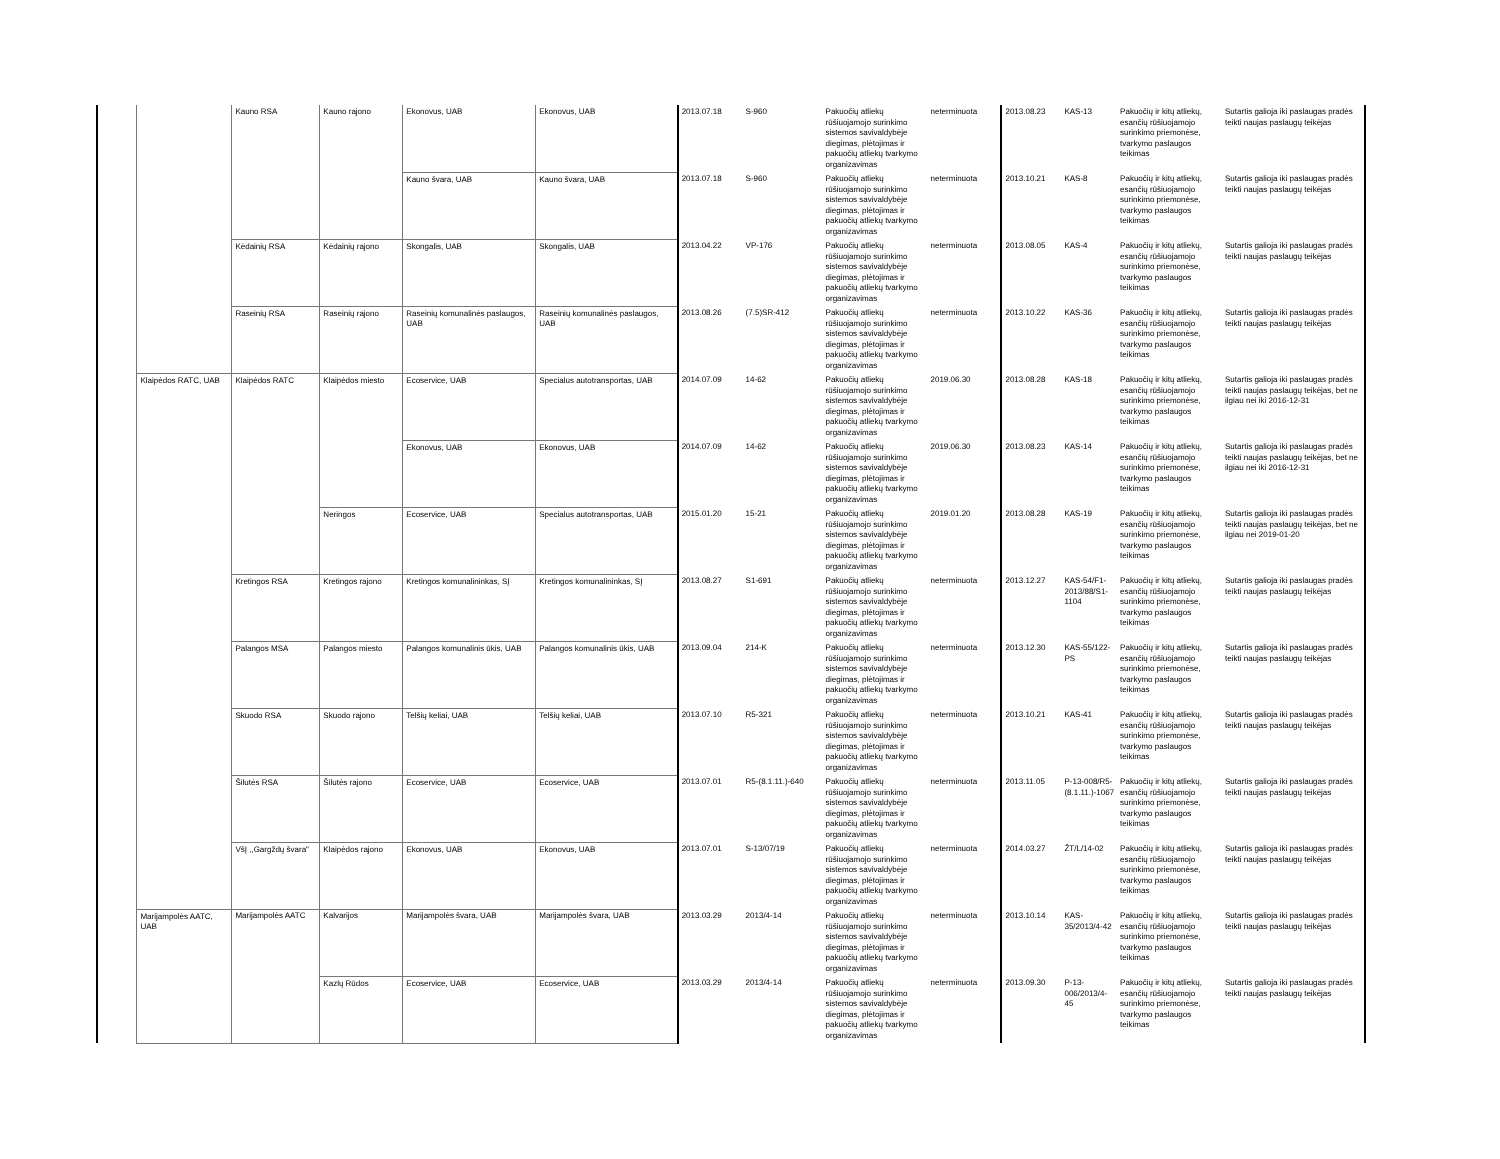| | | Kauno RSA | Kauno rajono | Ekonovus, UAB | Ekonovus, UAB | 2013.07.18 | S-960 | Pakuočių atliekų rūšiuojamojo surinkimo sistemos savivaldybėje diegimas, plėtojimas ir pakuočių atliekų tvarkymo organizavimas | neterminuota | 2013.08.23 | KAS-13 | Pakuočių ir kitų atliekų, esančių rūšiuojamojo surinkimo priemonėse, tvarkymo paslaugos teikimas | Sutartis galioja iki paslaugas pradės teikti naujas paslaugų teikėjas |
| | | | | Kauno švara, UAB | Kauno švara, UAB | 2013.07.18 | S-960 | Pakuočių atliekų rūšiuojamojo surinkimo sistemos savivaldybėje diegimas, plėtojimas ir pakuočių atliekų tvarkymo organizavimas | neterminuota | 2013.10.21 | KAS-8 | Pakuočių ir kitų atliekų, esančių rūšiuojamojo surinkimo priemonėse, tvarkymo paslaugos teikimas | Sutartis galioja iki paslaugas pradės teikti naujas paslaugų teikėjas |
| | | Kėdainių RSA | Kėdainių rajono | Skongalis, UAB | Skongalis, UAB | 2013.04.22 | VP-176 | Pakuočių atliekų rūšiuojamojo surinkimo sistemos savivaldybėje diegimas, plėtojimas ir pakuočių atliekų tvarkymo organizavimas | neterminuota | 2013.08.05 | KAS-4 | Pakuočių ir kitų atliekų, esančių rūšiuojamojo surinkimo priemonėse, tvarkymo paslaugos teikimas | Sutartis galioja iki paslaugas pradės teikti naujas paslaugų teikėjas |
| | | Raseinių RSA | Raseinių rajono | Raseinių komunalinės paslaugos, UAB | Raseinių komunalinės paslaugos, UAB | 2013.08.26 | (7.5)SR-412 | Pakuočių atliekų rūšiuojamojo surinkimo sistemos savivaldybėje diegimas, plėtojimas ir pakuočių atliekų tvarkymo organizavimas | neterminuota | 2013.10.22 | KAS-36 | Pakuočių ir kitų atliekų, esančių rūšiuojamojo surinkimo priemonėse, tvarkymo paslaugos teikimas | Sutartis galioja iki paslaugas pradės teikti naujas paslaugų teikėjas |
| | Klaipėdos RATC, UAB | Klaipėdos RATC | Klaipėdos miesto | Ecoservice, UAB | Specialus autotransportas, UAB | 2014.07.09 | 14-62 | Pakuočių atliekų rūšiuojamojo surinkimo sistemos savivaldybėje diegimas, plėtojimas ir pakuočių atliekų tvarkymo organizavimas | 2019.06.30 | 2013.08.28 | KAS-18 | Pakuočių ir kitų atliekų, esančių rūšiuojamojo surinkimo priemonėse, tvarkymo paslaugos teikimas | Sutartis galioja iki paslaugas pradės teikti naujas paslaugų teikėjas, bet ne ilgiau nei iki 2016-12-31 |
| | | | | Ekonovus, UAB | Ekonovus, UAB | 2014.07.09 | 14-62 | Pakuočių atliekų rūšiuojamojo surinkimo sistemos savivaldybėje diegimas, plėtojimas ir pakuočių atliekų tvarkymo organizavimas | 2019.06.30 | 2013.08.23 | KAS-14 | Pakuočių ir kitų atliekų, esančių rūšiuojamojo surinkimo priemonėse, tvarkymo paslaugos teikimas | Sutartis galioja iki paslaugas pradės teikti naujas paslaugų teikėjas, bet ne ilgiau nei iki 2016-12-31 |
| | | | Neringos | Ecoservice, UAB | Specialus autotransportas, UAB | 2015.01.20 | 15-21 | Pakuočių atliekų rūšiuojamojo surinkimo sistemos savivaldybėje diegimas, plėtojimas ir pakuočių atliekų tvarkymo organizavimas | 2019.01.20 | 2013.08.28 | KAS-19 | Pakuočių ir kitų atliekų, esančių rūšiuojamojo surinkimo priemonėse, tvarkymo paslaugos teikimas | Sutartis galioja iki paslaugas pradės teikti naujas paslaugų teikėjas, bet ne ilgiau nei 2019-01-20 |
| | | Kretingos RSA | Kretingos rajono | Kretingos komunalininkas, SĮ | Kretingos komunalininkas, SĮ | 2013.08.27 | S1-691 | Pakuočių atliekų rūšiuojamojo surinkimo sistemos savivaldybėje diegimas, plėtojimas ir pakuočių atliekų tvarkymo organizavimas | neterminuota | 2013.12.27 | KAS-54/F1-2013/88/S1-1104 | Pakuočių ir kitų atliekų, esančių rūšiuojamojo surinkimo priemonėse, tvarkymo paslaugos teikimas | Sutartis galioja iki paslaugas pradės teikti naujas paslaugų teikėjas |
| | | Palangos MSA | Palangos miesto | Palangos komunalinis ūkis, UAB | Palangos komunalinis ūkis, UAB | 2013.09.04 | 214-K | Pakuočių atliekų rūšiuojamojo surinkimo sistemos savivaldybėje diegimas, plėtojimas ir pakuočių atliekų tvarkymo organizavimas | neterminuota | 2013.12.30 | KAS-55/122-PS | Pakuočių ir kitų atliekų, esančių rūšiuojamojo surinkimo priemonėse, tvarkymo paslaugos teikimas | Sutartis galioja iki paslaugas pradės teikti naujas paslaugų teikėjas |
| | | Skuodo RSA | Skuodo rajono | Telšių keliai, UAB | Telšių keliai, UAB | 2013.07.10 | R5-321 | Pakuočių atliekų rūšiuojamojo surinkimo sistemos savivaldybėje diegimas, plėtojimas ir pakuočių atliekų tvarkymo organizavimas | neterminuota | 2013.10.21 | KAS-41 | Pakuočių ir kitų atliekų, esančių rūšiuojamojo surinkimo priemonėse, tvarkymo paslaugos teikimas | Sutartis galioja iki paslaugas pradės teikti naujas paslaugų teikėjas |
| | | Šilutės RSA | Šilutės rajono | Ecoservice, UAB | Ecoservice, UAB | 2013.07.01 | R5-(8.1.11.)-640 | Pakuočių atliekų rūšiuojamojo surinkimo sistemos savivaldybėje diegimas, plėtojimas ir pakuočių atliekų tvarkymo organizavimas | neterminuota | 2013.11.05 | P-13-008/R5-(8.1.11.)-1067 | Pakuočių ir kitų atliekų, esančių rūšiuojamojo surinkimo priemonėse, tvarkymo paslaugos teikimas | Sutartis galioja iki paslaugas pradės teikti naujas paslaugų teikėjas |
| | | VšĮ ,,Gargždų švara" | Klaipėdos rajono | Ekonovus, UAB | Ekonovus, UAB | 2013.07.01 | S-13/07/19 | Pakuočių atliekų rūšiuojamojo surinkimo sistemos savivaldybėje diegimas, plėtojimas ir pakuočių atliekų tvarkymo organizavimas | neterminuota | 2014.03.27 | ŽT/L/14-02 | Pakuočių ir kitų atliekų, esančių rūšiuojamojo surinkimo priemonėse, tvarkymo paslaugos teikimas | Sutartis galioja iki paslaugas pradės teikti naujas paslaugų teikėjas |
| | Marijampolės AATC, UAB | Marijampolės AATC | Kalvarijos | Marijampolės švara, UAB | Marijampolės švara, UAB | 2013.03.29 | 2013/4-14 | Pakuočių atliekų rūšiuojamojo surinkimo sistemos savivaldybėje diegimas, plėtojimas ir pakuočių atliekų tvarkymo organizavimas | neterminuota | 2013.10.14 | KAS-35/2013/4-42 | Pakuočių ir kitų atliekų, esančių rūšiuojamojo surinkimo priemonėse, tvarkymo paslaugos teikimas | Sutartis galioja iki paslaugas pradės teikti naujas paslaugų teikėjas |
| | | | Kazlų Rūdos | Ecoservice, UAB | Ecoservice, UAB | 2013.03.29 | 2013/4-14 | Pakuočių atliekų rūšiuojamojo surinkimo sistemos savivaldybėje diegimas, plėtojimas ir pakuočių atliekų tvarkymo organizavimas | neterminuota | 2013.09.30 | P-13-006/2013/4-45 | Pakuočių ir kitų atliekų, esančių rūšiuojamojo surinkimo priemonėse, tvarkymo paslaugos teikimas | Sutartis galioja iki paslaugas pradės teikti naujas paslaugų teikėjas |